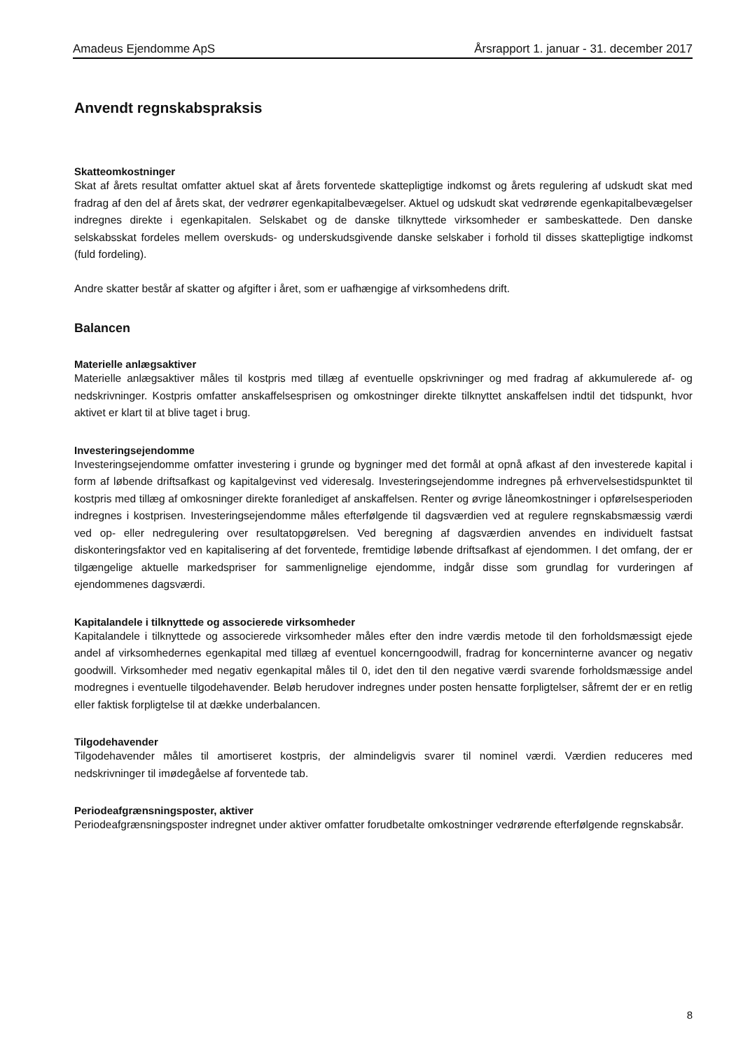Amadeus Ejendomme ApS Årsrapport 1. januar - 31. december 2017
Anvendt regnskabspraksis
Skatteomkostninger
Skat af årets resultat omfatter aktuel skat af årets forventede skattepligtige indkomst og årets regulering af udskudt skat med fradrag af den del af årets skat, der vedrører egenkapitalbevægelser. Aktuel og udskudt skat vedrørende egenkapitalbevægelser indregnes direkte i egenkapitalen. Selskabet og de danske tilknyttede virksomheder er sambeskattede. Den danske selskabsskat fordeles mellem overskuds- og underskudsgivende danske selskaber i forhold til disses skattepligtige indkomst (fuld fordeling).
Andre skatter består af skatter og afgifter i året, som er uafhængige af virksomhedens drift.
Balancen
Materielle anlægsaktiver
Materielle anlægsaktiver måles til kostpris med tillæg af eventuelle opskrivninger og med fradrag af akkumulerede af- og nedskrivninger. Kostpris omfatter anskaffelsesprisen og omkostninger direkte tilknyttet anskaffelsen indtil det tidspunkt, hvor aktivet er klart til at blive taget i brug.
Investeringsejendomme
Investeringsejendomme omfatter investering i grunde og bygninger med det formål at opnå afkast af den investerede kapital i form af løbende driftsafkast og kapitalgevinst ved videresalg. Investeringsejendomme indregnes på erhvervelsestidspunktet til kostpris med tillæg af omkosninger direkte foranlediget af anskaffelsen. Renter og øvrige låneomkostninger i opførelsesperioden indregnes i kostprisen. Investeringsejendomme måles efterfølgende til dagsværdien ved at regulere regnskabsmæssig værdi ved op- eller nedregulering over resultatopgørelsen. Ved beregning af dagsværdien anvendes en individuelt fastsat diskonteringsfaktor ved en kapitalisering af det forventede, fremtidige løbende driftsafkast af ejendommen. I det omfang, der er tilgængelige aktuelle markedspriser for sammenlignelige ejendomme, indgår disse som grundlag for vurderingen af ejendommenes dagsværdi.
Kapitalandele i tilknyttede og associerede virksomheder
Kapitalandele i tilknyttede og associerede virksomheder måles efter den indre værdis metode til den forholdsmæssigt ejede andel af virksomhedernes egenkapital med tillæg af eventuel koncerngoodwill, fradrag for koncerninterne avancer og negativ goodwill. Virksomheder med negativ egenkapital måles til 0, idet den til den negative værdi svarende forholdsmæssige andel modregnes i eventuelle tilgodehavender. Beløb herudover indregnes under posten hensatte forpligtelser, såfremt der er en retlig eller faktisk forpligtelse til at dække underbalancen.
Tilgodehavender
Tilgodehavender måles til amortiseret kostpris, der almindeligvis svarer til nominel værdi. Værdien reduceres med nedskrivninger til imødegåelse af forventede tab.
Periodeafgrænsningsposter, aktiver
Periodeafgrænsningsposter indregnet under aktiver omfatter forudbetalte omkostninger vedrørende efterfølgende regnskabsår.
8